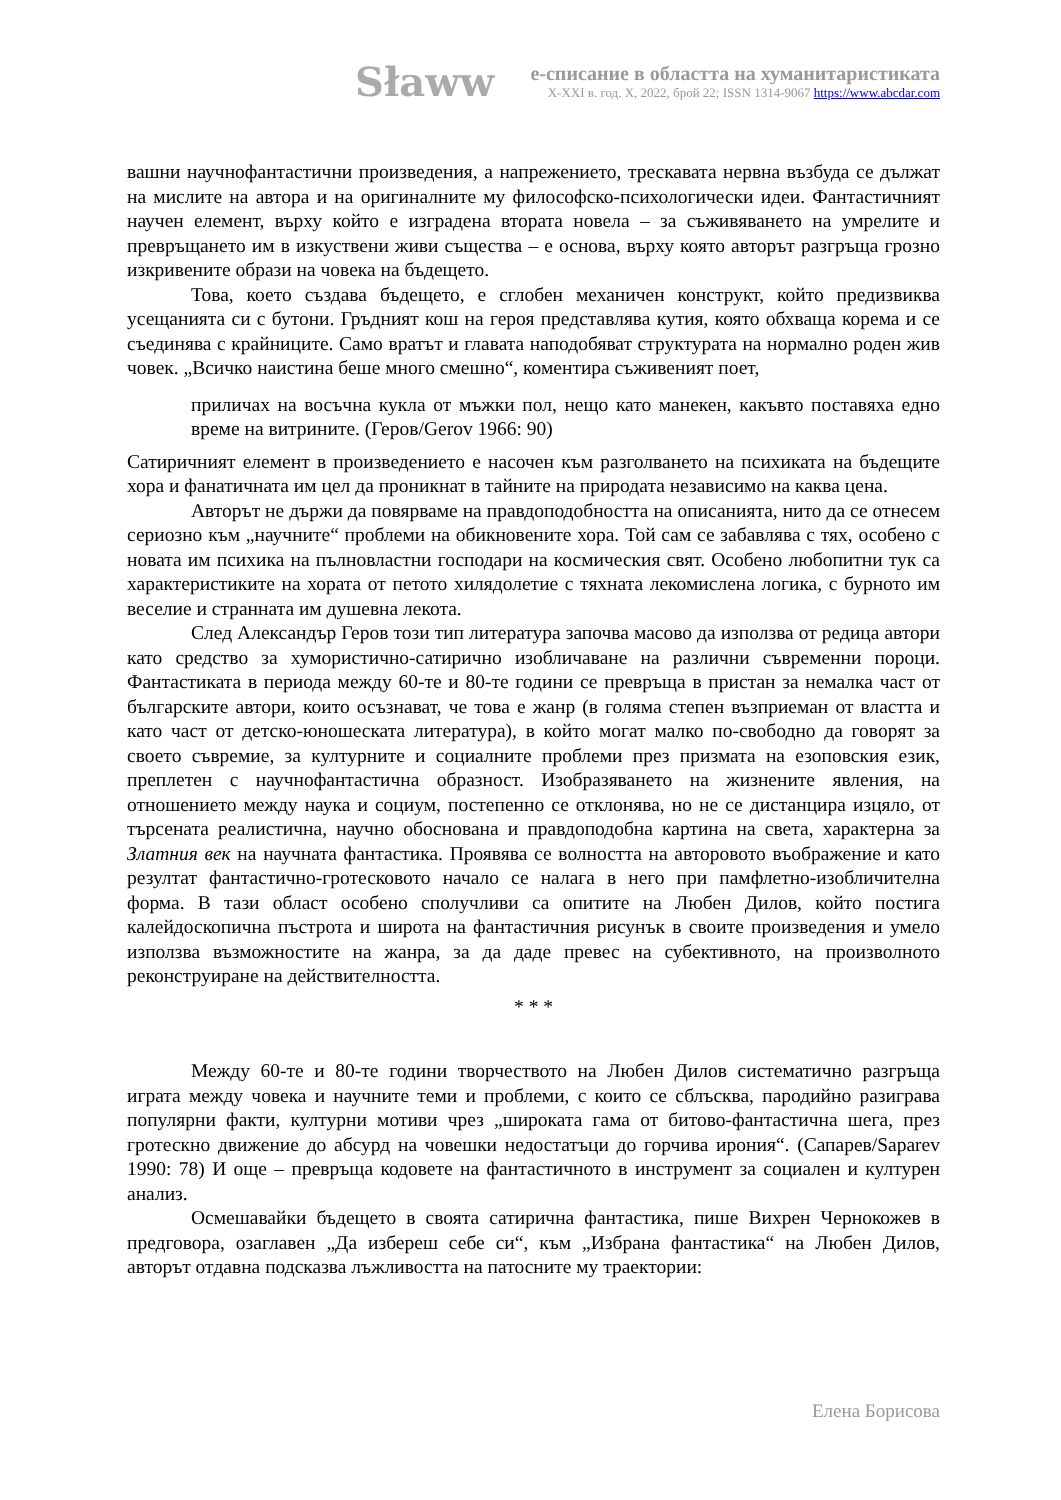Sławw
е-списание в областта на хуманитаристиката
X-XXI в. год. X, 2022, брой 22; ISSN 1314-9067 https://www.abcdar.com
вашни научнофантастични произведения, а напрежението, трескавата нервна възбуда се дължат на мислите на автора и на оригиналните му философско-психологически идеи. Фантастичният научен елемент, върху който е изградена втората новела – за съживяването на умрелите и превръщането им в изкуствени живи същества – е основа, върху която авторът разгръща грозно изкривените образи на човека на бъдещето.
Това, което създава бъдещето, е сглобен механичен конструкт, който предизвиква усещанията си с бутони. Гръдният кош на героя представлява кутия, която обхваща корема и се съединява с крайниците. Само вратът и главата наподобяват структурата на нормално роден жив човек. „Всичко наистина беше много смешно“, коментира съживеният поет,
приличах на восъчна кукла от мъжки пол, нещо като манекен, какъвто поставяха едно време на витрините. (Геров/Gerov 1966: 90)
Сатиричният елемент в произведението е насочен към разголването на психиката на бъдещите хора и фанатичната им цел да проникнат в тайните на природата независимо на каква цена.
Авторът не държи да повярваме на правдоподобността на описанията, нито да се отнесем сериозно към „научните“ проблеми на обикновените хора. Той сам се забавлява с тях, особено с новата им психика на пълновластни господари на космическия свят. Особено любопитни тук са характеристиките на хората от петото хилядолетие с тяхната лекомислена логика, с бурното им веселие и странната им душевна лекота.
След Александър Геров този тип литература започва масово да използва от редица автори като средство за хумористично-сатирично изобличаване на различни съвременни пороци. Фантастиката в периода между 60-те и 80-те години се превръща в пристан за немалка част от българските автори, които осъзнават, че това е жанр (в голяма степен възприеман от властта и като част от детско-юношеската литература), в който могат малко по-свободно да говорят за своето съвремие, за културните и социалните проблеми през призмата на езоповския език, преплетен с научнофантастична образност. Изобразяването на жизнените явления, на отношението между наука и социум, постепенно се отклонява, но не се дистанцира изцяло, от търсената реалистична, научно обоснована и правдоподобна картина на света, характерна за Златния век на научната фантастика. Проявява се волността на авторовото въображение и като резултат фантастично-гротесковото начало се налага в него при памфлетно-изобличителна форма. В тази област особено сполучливи са опитите на Любен Дилов, който постига калейдоскопична пъстрота и широта на фантастичния рисунък в своите произведения и умело използва възможностите на жанра, за да даде превес на субективното, на произволното реконструиране на действителността.
* * *
Между 60-те и 80-те години творчеството на Любен Дилов систематично разгръща играта между човека и научните теми и проблеми, с които се сблъсква, пародийно разиграва популярни факти, културни мотиви чрез „широката гама от битово-фантастична шега, през гротескно движение до абсурд на човешки недостатъци до горчива ирония“. (Сапарев/Saparev 1990: 78) И още – превръща кодовете на фантастичното в инструмент за социален и културен анализ.
Осмешавайки бъдещето в своята сатирична фантастика, пише Вихрен Чернокожев в предговора, озаглавен „Да избереш себе си“, към „Избрана фантастика“ на Любен Дилов, авторът отдавна подсказва лъжливостта на патосните му траектории:
Елена Борисова